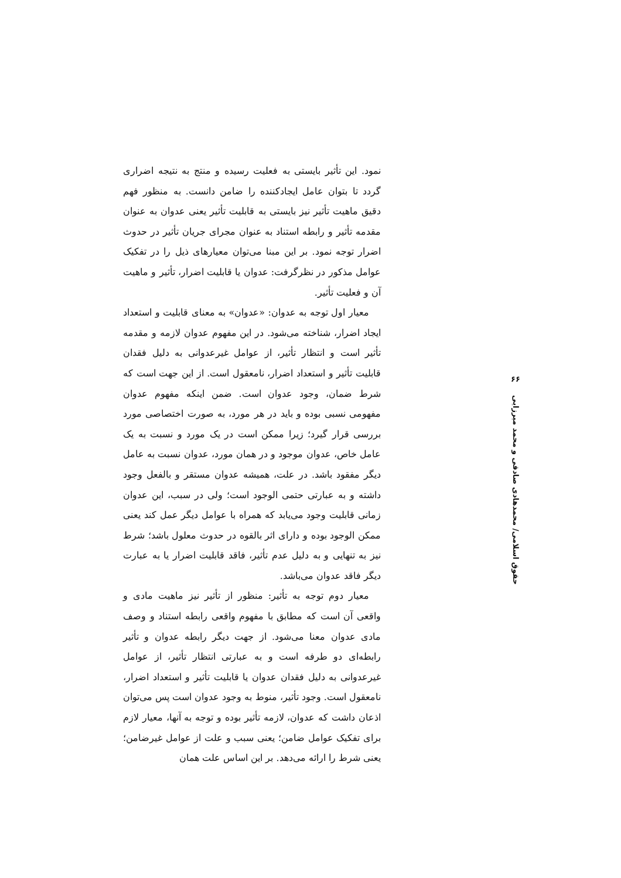نمود. این تأثیر بایستی به فعلیت رسیده و منتج به نتیجه اضراری گردد تا بتوان عامل ایجادکننده را ضامن دانست. به منظور فهم دقیق ماهیت تأثیر نیز بایستی به قابلیت تأثیر یعنی عدوان به عنوان مقدمه تأثیر و رابطه استناد به عنوان مجرای جریان تأثیر در حدوث اضرار توجه نمود. بر این مبنا می‌توان معیارهای ذیل را در تفکیک عوامل مذکور در نظرگرفت: عدوان یا قابلیت اضرار، تأثیر و ماهیت آن و فعلیت تأثیر.
معیار اول توجه به عدوان: «عدوان» به معنای قابلیت و استعداد ایجاد اضرار، شناخته می‌شود. در این مفهوم عدوان لازمه و مقدمه تأثیر است و انتظار تأثیر، از عوامل غیرعدوانی به دلیل فقدان قابلیت تأثیر و استعداد اضرار، نامعقول است. از این جهت است که شرط ضمان، وجود عدوان است. ضمن اینکه مفهوم عدوان مفهومی نسبی بوده و باید در هر مورد، به صورت اختصاصی مورد بررسی قرار گیرد؛ زیرا ممکن است در یک مورد و نسبت به یک عامل خاص، عدوان موجود و در همان مورد، عدوان نسبت به عامل دیگر مفقود باشد. در علت، همیشه عدوان مستقر و بالفعل وجود داشته و به عبارتی حتمی الوجود است؛ ولی در سبب، این عدوان زمانی قابلیت وجود می‌یابد که همراه با عوامل دیگر عمل کند یعنی ممکن الوجود بوده و دارای اثر بالقوه در حدوث معلول باشد؛ شرط نیز به تنهایی و به دلیل عدم تأثیر، فاقد قابلیت اضرار یا به عبارت دیگر فاقد عدوان می‌باشد.
معیار دوم توجه به تأثیر: منظور از تأثیر نیز ماهیت مادی و واقعی آن است که مطابق با مفهوم واقعی رابطه استناد و وصف مادی عدوان معنا می‌شود. از جهت دیگر رابطه عدوان و تأثیر رابطه‌ای دو طرفه است و به عبارتی انتظار تأثیر، از عوامل غیرعدوانی به دلیل فقدان عدوان یا قابلیت تأثیر و استعداد اضرار، نامعقول است. وجود تأثیر، منوط به وجود عدوان است پس می‌توان اذعان داشت که عدوان، لازمه تأثیر بوده و توجه به آنها، معیار لازم برای تفکیک عوامل ضامن؛ یعنی سبب و علت از عوامل غیرضامن؛ یعنی شرط را ارائه می‌دهد. بر این اساس علت همان
۶۶
حقوق اسلامی/ محمدهادی صادقی و محمد میرزایی